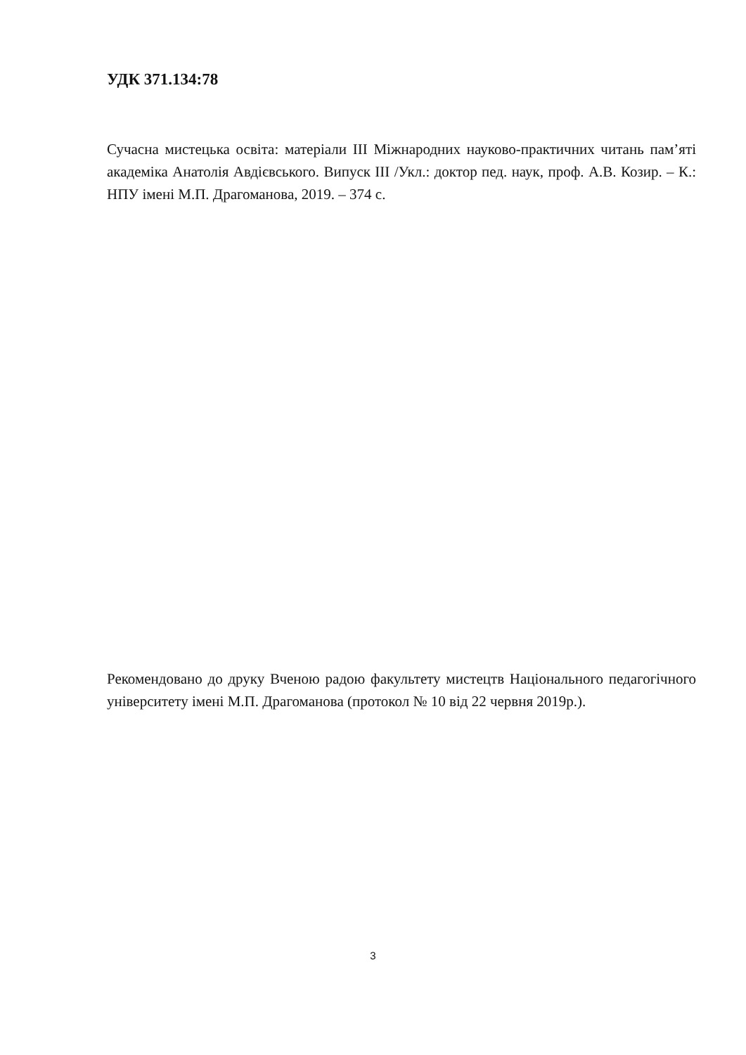УДК 371.134:78
Сучасна мистецька освіта: матеріали ІІІ Міжнародних науково-практичних читань пам’яті академіка Анатолія Авдієвського. Випуск ІІІ /Укл.: доктор пед. наук, проф. А.В. Козир. – К.: НПУ імені М.П. Драгоманова, 2019. – 374 с.
Рекомендовано до друку Вченою радою факультету мистецтв Національного педагогічного університету імені М.П. Драгоманова (протокол № 10 від 22 червня 2019р.).
3